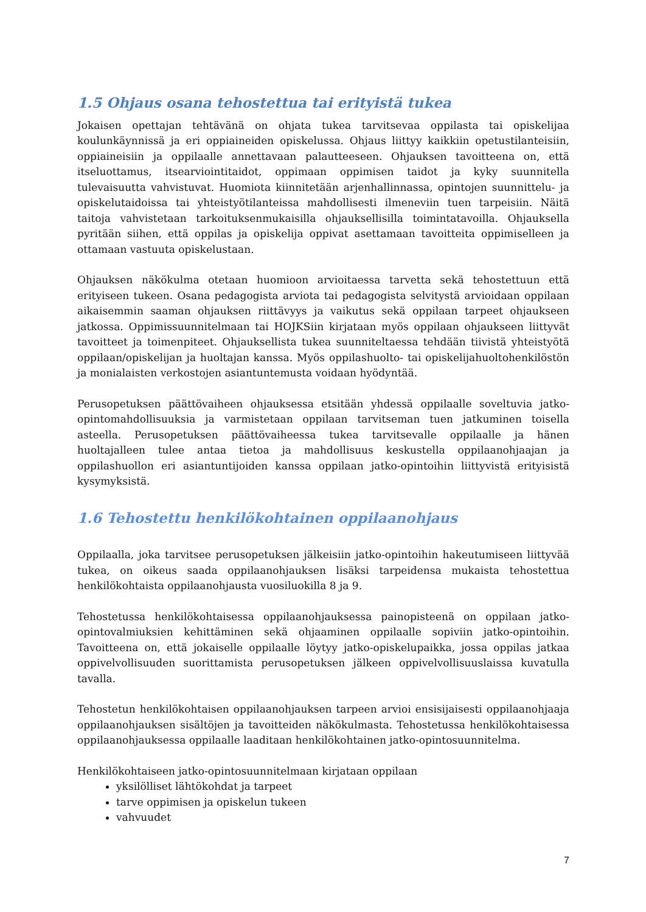1.5 Ohjaus osana tehostettua tai erityistä tukea
Jokaisen opettajan tehtävänä on ohjata tukea tarvitsevaa oppilasta tai opiskelijaa koulunkäynnissä ja eri oppiaineiden opiskelussa. Ohjaus liittyy kaikkiin opetustilanteisiin, oppiaineisiin ja oppilaalle annettavaan palautteeseen. Ohjauksen tavoitteena on, että itseluottamus, itsearviointitaidot, oppimaan oppimisen taidot ja kyky suunnitella tulevaisuutta vahvistuvat. Huomiota kiinnitetään arjenhallinnassa, opintojen suunnittelu- ja opiskelutaidoissa tai yhteistyötilanteissa mahdollisesti ilmeneviin tuen tarpeisiin. Näitä taitoja vahvistetaan tarkoituksenmukaisilla ohjauksellisilla toimintatavoilla. Ohjauksella pyritään siihen, että oppilas ja opiskelija oppivat asettamaan tavoitteita oppimiselleen ja ottamaan vastuuta opiskelustaan.
Ohjauksen näkökulma otetaan huomioon arvioitaessa tarvetta sekä tehostettuun että erityiseen tukeen. Osana pedagogista arviota tai pedagogista selvitystä arvioidaan oppilaan aikaisemmin saaman ohjauksen riittävyys ja vaikutus sekä oppilaan tarpeet ohjaukseen jatkossa. Oppimissuunnitelmaan tai HOJKSiin kirjataan myös oppilaan ohjaukseen liittyvät tavoitteet ja toimenpiteet. Ohjauksellista tukea suunniteltaessa tehdään tiivistä yhteistyötä oppilaan/opiskelijan ja huoltajan kanssa. Myös oppilashuolto- tai opiskelijahuoltohenkilöstön ja monialaisten verkostojen asiantuntemusta voidaan hyödyntää.
Perusopetuksen päättövaiheen ohjauksessa etsitään yhdessä oppilaalle soveltuvia jatko-opintomahdollisuuksia ja varmistetaan oppilaan tarvitseman tuen jatkuminen toisella asteella. Perusopetuksen päättövaiheessa tukea tarvitsevalle oppilaalle ja hänen huoltajalleen tulee antaa tietoa ja mahdollisuus keskustella oppilaanohjaajan ja oppilashuollon eri asiantuntijoiden kanssa oppilaan jatko-opintoihin liittyvistä erityisistä kysymyksistä.
1.6 Tehostettu henkilökohtainen oppilaanohjaus
Oppilaalla, joka tarvitsee perusopetuksen jälkeisiin jatko-opintoihin hakeutumiseen liittyvää tukea, on oikeus saada oppilaanohjauksen lisäksi tarpeidensa mukaista tehostettua henkilökohtaista oppilaanohjausta vuosiluokilla 8 ja 9.
Tehostetussa henkilökohtaisessa oppilaanohjauksessa painopisteenä on oppilaan jatko-opintovalmiuksien kehittäminen sekä ohjaaminen oppilaalle sopiviin jatko-opintoihin. Tavoitteena on, että jokaiselle oppilaalle löytyy jatko-opiskelupaikka, jossa oppilas jatkaa oppivelvollisuuden suorittamista perusopetuksen jälkeen oppivelvollisuuslaissa kuvatulla tavalla.
Tehostetun henkilökohtaisen oppilaanohjauksen tarpeen arvioi ensisijaisesti oppilaanohjaaja oppilaanohjauksen sisältöjen ja tavoitteiden näkökulmasta. Tehostetussa henkilökohtaisessa oppilaanohjauksessa oppilaalle laaditaan henkilökohtainen jatko-opintosuunnitelma.
Henkilökohtaiseen jatko-opintosuunnitelmaan kirjataan oppilaan
yksilölliset lähtökohdat ja tarpeet
tarve oppimisen ja opiskelun tukeen
vahvuudet
7